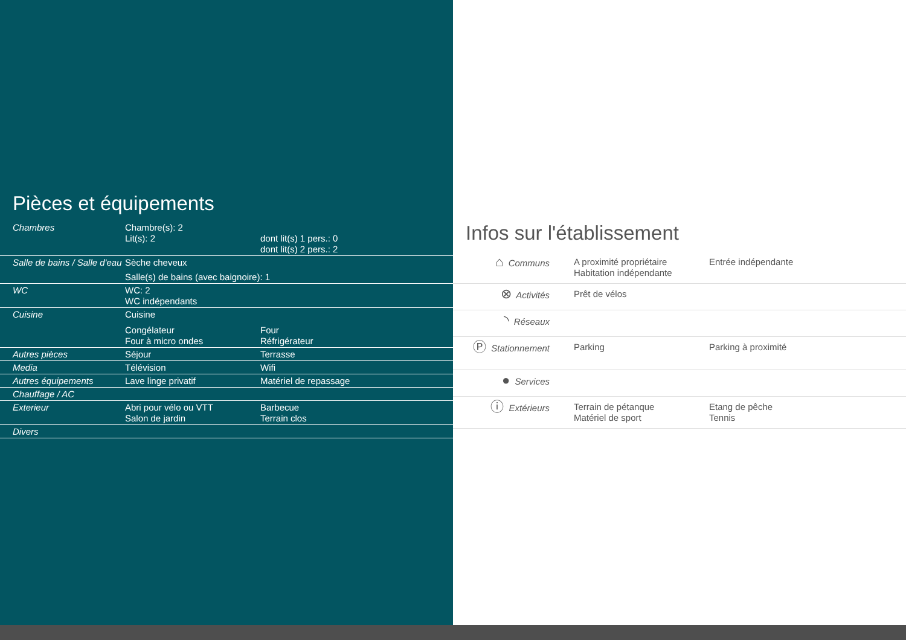Pièces et équipements
| Chambres | Chambre(s): 2 Lit(s): 2 | | dont lit(s) 1 pers.: 0 dont lit(s) 2 pers.: 2 |
| Salle de bains / Salle d'eau | Sèche cheveux Salle(s) de bains (avec baignoire): 1 | | |
| WC | WC: 2 WC indépendants | | |
| Cuisine | Cuisine Congélateur Four à micro ondes | Four Réfrigérateur | |
| Autres pièces | Séjour | Terrasse | |
| Media | Télévision | Wifi | |
| Autres équipements | Lave linge privatif | Matériel de repassage | |
| Chauffage / AC | | | |
| Exterieur | Abri pour vélo ou VTT Salon de jardin | Barbecue Terrain clos | |
| Divers | | | |
Infos sur l'établissement
| ⌂ Communs | A proximité propriétaire Habitation indépendante | Entrée indépendante |
| ⊗ Activités | Prêt de vélos | |
| ◝ Réseaux | | |
| Ⓟ Stationnement | Parking | Parking à proximité |
| ● Services | | |
| ⓘ Extérieurs | Terrain de pétanque Matériel de sport | Etang de pêche Tennis |